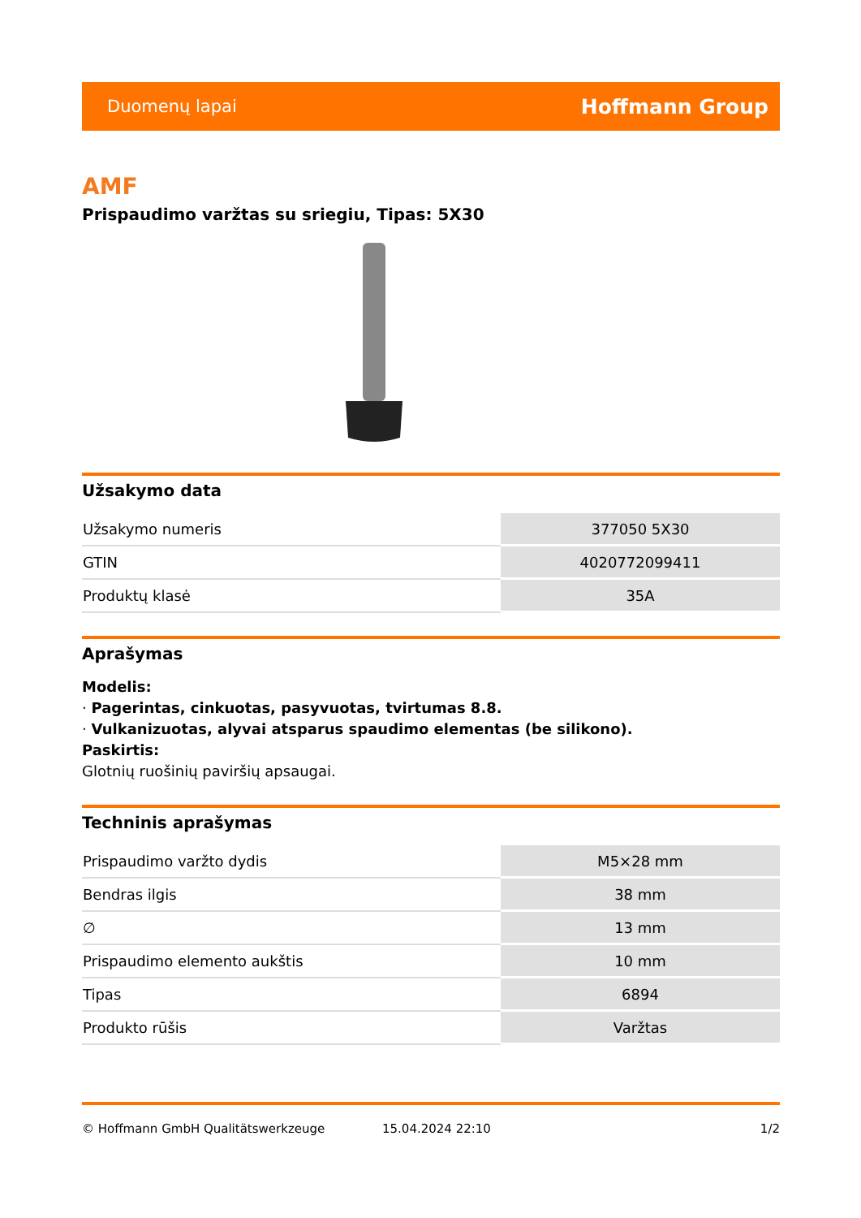Duomenų lapai Hoffmann Group
AMF
Prispaudimo varžtas su sriegiu, Tipas: 5X30
Užsakymo data
| Užsakymo numeris | 377050 5X30 |
| GTIN | 4020772099411 |
| Produktų klasė | 35A |
Aprašymas
Modelis:
· Pagerintas, cinkuotas, pasyvuotas, tvirtumas 8.8.
· Vulkanizuotas, alyvai atsparus spaudimo elementas (be silikono).
Paskirtis:
Glotnių ruošinių paviršių apsaugai.
Techninis aprašymas
| Prispaudimo varžto dydis | M5×28 mm |
| Bendras ilgis | 38 mm |
| ∅ | 13 mm |
| Prispaudimo elemento aukštis | 10 mm |
| Tipas | 6894 |
| Produkto rūšis | Varžtas |
© Hoffmann GmbH Qualitätswerkzeuge 15.04.2024 22:10 1/2